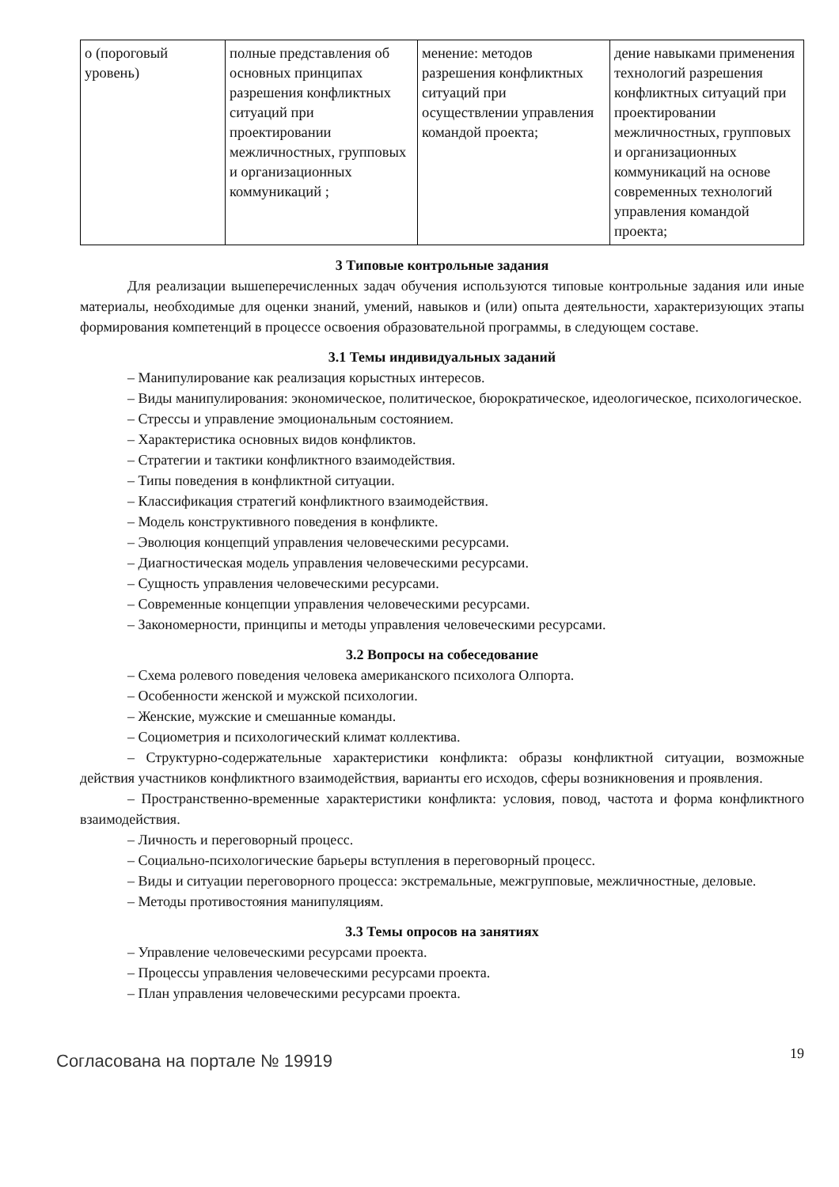| о (пороговый уровень) | полные представления об основных принципах разрешения конфликтных ситуаций при проектировании межличностных, групповых и организационных коммуникаций ; | менение: методов разрешения конфликтных ситуаций при осуществлении управления командой проекта; | дение навыками применения технологий разрешения конфликтных ситуаций при проектировании межличностных, групповых и организационных коммуникаций на основе современных технологий управления командой проекта; |
3 Типовые контрольные задания
Для реализации вышеперечисленных задач обучения используются типовые контрольные задания или иные материалы, необходимые для оценки знаний, умений, навыков и (или) опыта деятельности, характеризующих этапы формирования компетенций в процессе освоения образовательной программы, в следующем составе.
3.1 Темы индивидуальных заданий
– Манипулирование как реализация корыстных интересов.
– Виды манипулирования: экономическое, политическое, бюрократическое, идеологическое, психологическое.
– Стрессы и управление эмоциональным состоянием.
– Характеристика основных видов конфликтов.
– Стратегии и тактики конфликтного взаимодействия.
– Типы поведения в конфликтной ситуации.
– Классификация стратегий конфликтного взаимодействия.
– Модель конструктивного поведения в конфликте.
– Эволюция концепций управления человеческими ресурсами.
– Диагностическая модель управления человеческими ресурсами.
– Сущность управления человеческими ресурсами.
– Современные концепции управления человеческими ресурсами.
– Закономерности, принципы и методы управления человеческими ресурсами.
3.2 Вопросы на собеседование
– Схема ролевого поведения человека американского психолога Олпорта.
– Особенности женской и мужской психологии.
– Женские, мужские и смешанные команды.
– Социометрия и психологический климат коллектива.
– Структурно-содержательные характеристики конфликта: образы конфликтной ситуации, возможные действия участников конфликтного взаимодействия, варианты его исходов, сферы возникновения и проявления.
– Пространственно-временные характеристики конфликта: условия, повод, частота и форма конфликтного взаимодействия.
– Личность и переговорный процесс.
– Социально-психологические барьеры вступления в переговорный процесс.
– Виды и ситуации переговорного процесса: экстремальные, межгрупповые, межличностные, деловые.
– Методы противостояния манипуляциям.
3.3 Темы опросов на занятиях
– Управление человеческими ресурсами проекта.
– Процессы управления человеческими ресурсами проекта.
– План управления человеческими ресурсами проекта.
Согласована на портале № 19919
19